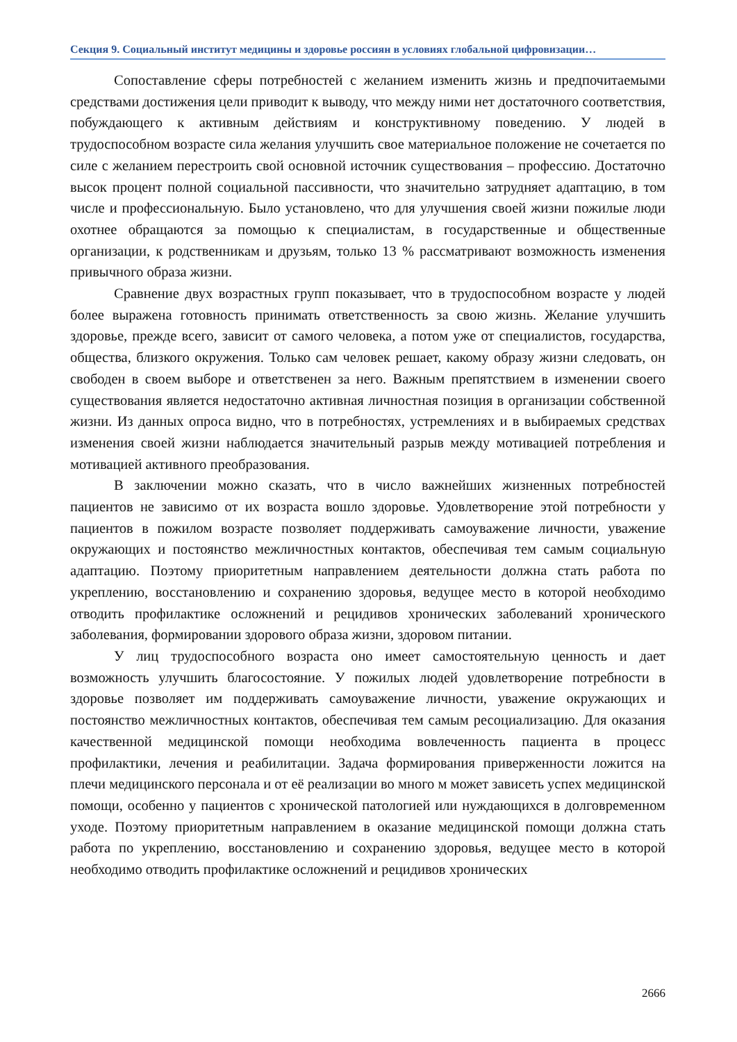Секция 9. Социальный институт медицины и здоровье россиян в условиях глобальной цифровизации…
Сопоставление сферы потребностей с желанием изменить жизнь и предпочитаемыми средствами достижения цели приводит к выводу, что между ними нет достаточного соответствия, побуждающего к активным действиям и конструктивному поведению. У людей в трудоспособном возрасте сила желания улучшить свое материальное положение не сочетается по силе с желанием перестроить свой основной источник существования – профессию. Достаточно высок процент полной социальной пассивности, что значительно затрудняет адаптацию, в том числе и профессиональную. Было установлено, что для улучшения своей жизни пожилые люди охотнее обращаются за помощью к специалистам, в государственные и общественные организации, к родственникам и друзьям, только 13 % рассматривают возможность изменения привычного образа жизни.
Сравнение двух возрастных групп показывает, что в трудоспособном возрасте у людей более выражена готовность принимать ответственность за свою жизнь. Желание улучшить здоровье, прежде всего, зависит от самого человека, а потом уже от специалистов, государства, общества, близкого окружения. Только сам человек решает, какому образу жизни следовать, он свободен в своем выборе и ответственен за него. Важным препятствием в изменении своего существования является недостаточно активная личностная позиция в организации собственной жизни. Из данных опроса видно, что в потребностях, устремлениях и в выбираемых средствах изменения своей жизни наблюдается значительный разрыв между мотивацией потребления и мотивацией активного преобразования.
В заключении можно сказать, что в число важнейших жизненных потребностей пациентов не зависимо от их возраста вошло здоровье. Удовлетворение этой потребности у пациентов в пожилом возрасте позволяет поддерживать самоуважение личности, уважение окружающих и постоянство межличностных контактов, обеспечивая тем самым социальную адаптацию. Поэтому приоритетным направлением деятельности должна стать работа по укреплению, восстановлению и сохранению здоровья, ведущее место в которой необходимо отводить профилактике осложнений и рецидивов хронических заболеваний хронического заболевания, формировании здорового образа жизни, здоровом питании.
У лиц трудоспособного возраста оно имеет самостоятельную ценность и дает возможность улучшить благосостояние. У пожилых людей удовлетворение потребности в здоровье позволяет им поддерживать самоуважение личности, уважение окружающих и постоянство межличностных контактов, обеспечивая тем самым ресоциализацию. Для оказания качественной медицинской помощи необходима вовлеченность пациента в процесс профилактики, лечения и реабилитации. Задача формирования приверженности ложится на плечи медицинского персонала и от её реализации во много м может зависеть успех медицинской помощи, особенно у пациентов с хронической патологией или нуждающихся в долговременном уходе. Поэтому приоритетным направлением в оказание медицинской помощи должна стать работа по укреплению, восстановлению и сохранению здоровья, ведущее место в которой необходимо отводить профилактике осложнений и рецидивов хронических
2666